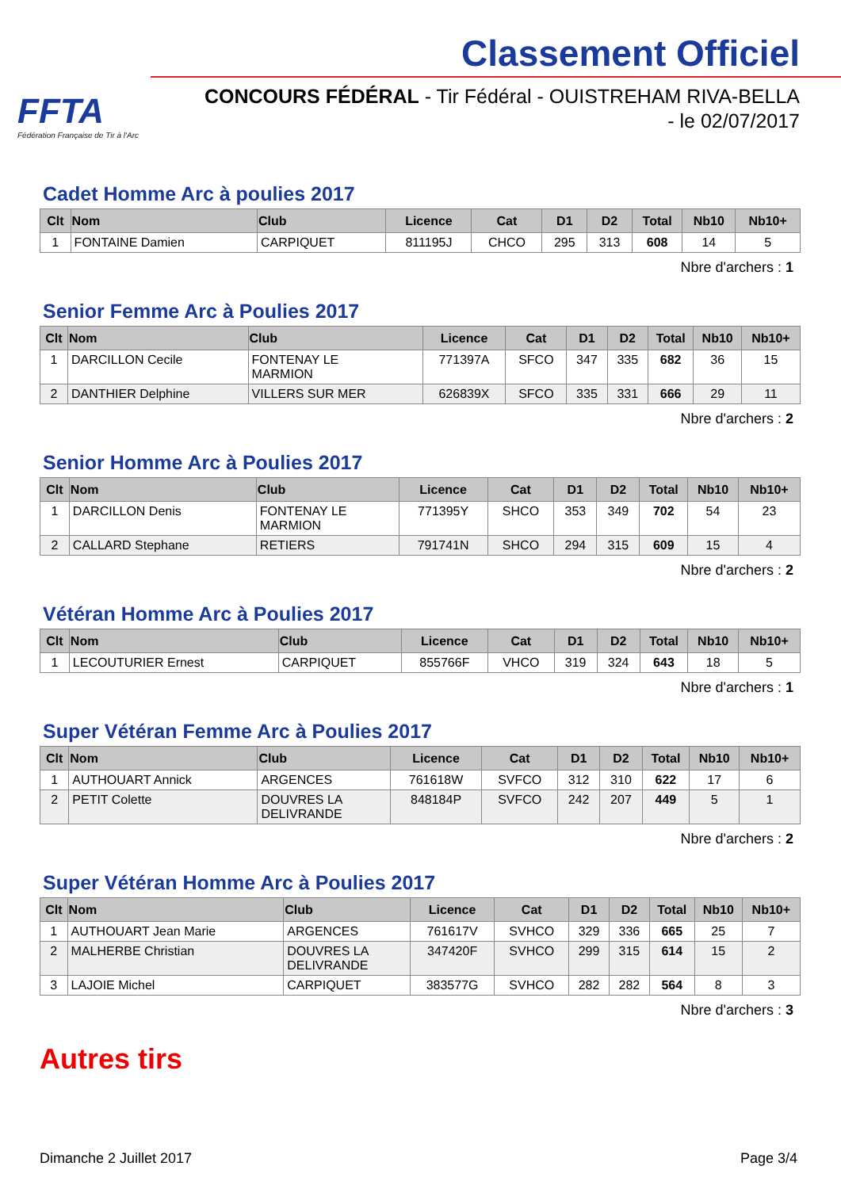FFTA
Fédération Française de Tir à l'Arc
Classement Officiel
CONCOURS FÉDÉRAL - Tir Fédéral - OUISTREHAM RIVA-BELLA
- le 02/07/2017
Cadet Homme Arc à poulies 2017
| Clt | Nom | Club | Licence | Cat | D1 | D2 | Total | Nb10 | Nb10+ |
| --- | --- | --- | --- | --- | --- | --- | --- | --- | --- |
| 1 | FONTAINE Damien | CARPIQUET | 811195J | CHCO | 295 | 313 | 608 | 14 | 5 |
Nbre d'archers : 1
Senior Femme Arc à Poulies 2017
| Clt | Nom | Club | Licence | Cat | D1 | D2 | Total | Nb10 | Nb10+ |
| --- | --- | --- | --- | --- | --- | --- | --- | --- | --- |
| 1 | DARCILLON Cecile | FONTENAY LE MARMION | 771397A | SFCO | 347 | 335 | 682 | 36 | 15 |
| 2 | DANTHIER Delphine | VILLERS SUR MER | 626839X | SFCO | 335 | 331 | 666 | 29 | 11 |
Nbre d'archers : 2
Senior Homme Arc à Poulies 2017
| Clt | Nom | Club | Licence | Cat | D1 | D2 | Total | Nb10 | Nb10+ |
| --- | --- | --- | --- | --- | --- | --- | --- | --- | --- |
| 1 | DARCILLON Denis | FONTENAY LE MARMION | 771395Y | SHCO | 353 | 349 | 702 | 54 | 23 |
| 2 | CALLARD Stephane | RETIERS | 791741N | SHCO | 294 | 315 | 609 | 15 | 4 |
Nbre d'archers : 2
Vétéran Homme Arc à Poulies 2017
| Clt | Nom | Club | Licence | Cat | D1 | D2 | Total | Nb10 | Nb10+ |
| --- | --- | --- | --- | --- | --- | --- | --- | --- | --- |
| 1 | LECOUTURIER Ernest | CARPIQUET | 855766F | VHCO | 319 | 324 | 643 | 18 | 5 |
Nbre d'archers : 1
Super Vétéran Femme Arc à Poulies 2017
| Clt | Nom | Club | Licence | Cat | D1 | D2 | Total | Nb10 | Nb10+ |
| --- | --- | --- | --- | --- | --- | --- | --- | --- | --- |
| 1 | AUTHOUART Annick | ARGENCES | 761618W | SVFCO | 312 | 310 | 622 | 17 | 6 |
| 2 | PETIT Colette | DOUVRES LA DELIVRANDE | 848184P | SVFCO | 242 | 207 | 449 | 5 | 1 |
Nbre d'archers : 2
Super Vétéran Homme Arc à Poulies 2017
| Clt | Nom | Club | Licence | Cat | D1 | D2 | Total | Nb10 | Nb10+ |
| --- | --- | --- | --- | --- | --- | --- | --- | --- | --- |
| 1 | AUTHOUART Jean Marie | ARGENCES | 761617V | SVHCO | 329 | 336 | 665 | 25 | 7 |
| 2 | MALHERBE Christian | DOUVRES LA DELIVRANDE | 347420F | SVHCO | 299 | 315 | 614 | 15 | 2 |
| 3 | LAJOIE Michel | CARPIQUET | 383577G | SVHCO | 282 | 282 | 564 | 8 | 3 |
Nbre d'archers : 3
Autres tirs
Dimanche 2 Juillet 2017 Page 3/4